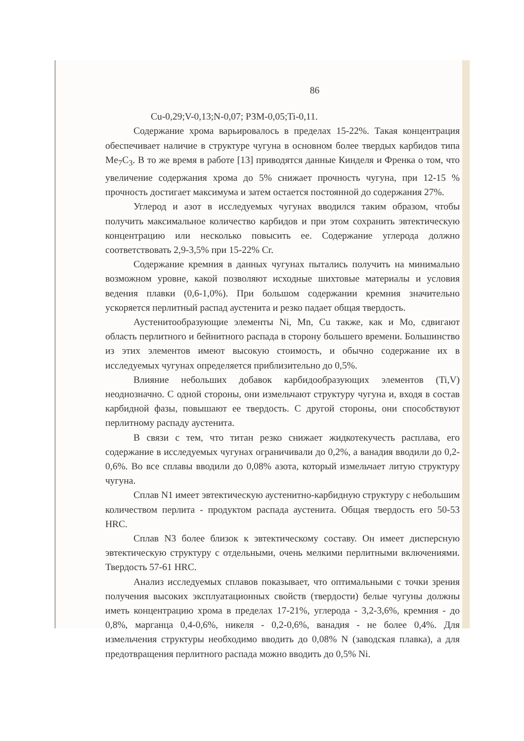86
Cu-0,29;V-0,13;N-0,07; РЗМ-0,05;Ti-0,11.
Содержание хрома варьировалось в пределах 15-22%. Такая концентрация обеспечивает наличие в структуре чугуна в основном более твердых карбидов типа Me<sub>7</sub>C<sub>3</sub>. В то же время в работе [13] приводятся данные Кинделя и Френка о том, что увеличение содержания хрома до 5% снижает прочность чугуна, при 12-15 % прочность достигает максимума и затем остается постоянной до содержания 27%.
Углерод и азот в исследуемых чугунах вводился таким образом, чтобы получить максимальное количество карбидов и при этом сохранить эвтектическую концентрацию или несколько повысить ее. Содержание углерода должно соответствовать 2,9-3,5% при 15-22% Cr.
Содержание кремния в данных чугунах пытались получить на минимально возможном уровне, какой позволяют исходные шихтовые материалы и условия ведения плавки (0,6-1,0%). При большом содержании кремния значительно ускоряется перлитный распад аустенита и резко падает общая твердость.
Аустенитообразующие элементы Ni, Mn, Cu также, как и Mo, сдвигают область перлитного и бейнитного распада в сторону большего времени. Большинство из этих элементов имеют высокую стоимость, и обычно содержание их в исследуемых чугунах определяется приблизительно до 0,5%.
Влияние небольших добавок карбидообразующих элементов (Ti,V) неоднозначно. С одной стороны, они измельчают структуру чугуна и, входя в состав карбидной фазы, повышают ее твердость. С другой стороны, они способствуют перлитному распаду аустенита.
В связи с тем, что титан резко снижает жидкотекучесть расплава, его содержание в исследуемых чугунах ограничивали до 0,2%, а ванадия вводили до 0,2-0,6%. Во все сплавы вводили до 0,08% азота, который измельчает литую структуру чугуна.
Сплав N1 имеет эвтектическую аустенитно-карбидную структуру с небольшим количеством перлита - продуктом распада аустенита. Общая твердость его 50-53 HRC.
Сплав N3 более близок к эвтектическому составу. Он имеет дисперсную эвтектическую структуру с отдельными, очень мелкими перлитными включениями. Твердость 57-61 HRC.
Анализ исследуемых сплавов показывает, что оптимальными с точки зрения получения высоких эксплуатационных свойств (твердости) белые чугуны должны иметь концентрацию хрома в пределах 17-21%, углерода - 3,2-3,6%, кремния - до 0,8%, марганца 0,4-0,6%, никеля - 0,2-0,6%, ванадия - не более 0,4%. Для измельчения структуры необходимо вводить до 0,08% N (заводская плавка), а для предотвращения перлитного распада можно вводить до 0,5% Ni.